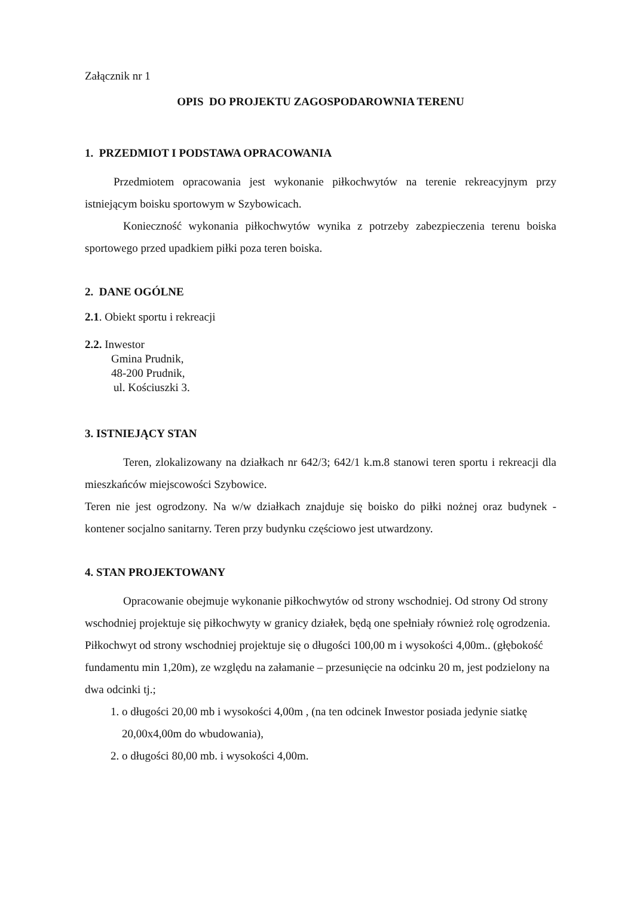Załącznik nr 1
OPIS DO PROJEKTU ZAGOSPODAROWNIA TERENU
1. PRZEDMIOT I PODSTAWA OPRACOWANIA
Przedmiotem opracowania jest wykonanie piłkochwytów na terenie rekreacyjnym przy istniejącym boisku sportowym w Szybowicach.
Konieczność wykonania piłkochwytów wynika z potrzeby zabezpieczenia terenu boiska sportowego przed upadkiem piłki poza teren boiska.
2. DANE OGÓLNE
2.1. Obiekt sportu i rekreacji
2.2. Inwestor
Gmina Prudnik,
48-200 Prudnik,
ul. Kościuszki 3.
3. ISTNIEJĄCY STAN
Teren, zlokalizowany na działkach nr 642/3; 642/1 k.m.8 stanowi teren sportu i rekreacji dla mieszkańców miejscowości Szybowice.
Teren nie jest ogrodzony. Na w/w działkach znajduje się boisko do piłki nożnej oraz budynek - kontener socjalno sanitarny. Teren przy budynku częściowo jest utwardzony.
4. STAN PROJEKTOWANY
Opracowanie obejmuje wykonanie piłkochwytów od strony wschodniej. Od strony Od strony wschodniej projektuje się piłkochwyty w granicy działek, będą one spełniały również rolę ogrodzenia.
Piłkochwyt od strony wschodniej projektuje się o długości 100,00 m i wysokości 4,00m.. (głębokość fundamentu min 1,20m), ze względu na załamanie – przesunięcie na odcinku 20 m, jest podzielony na dwa odcinki tj.;
1. o długości 20,00 mb i wysokości 4,00m , (na ten odcinek Inwestor posiada jedynie siatkę 20,00x4,00m do wbudowania),
2. o długości 80,00 mb. i wysokości 4,00m.